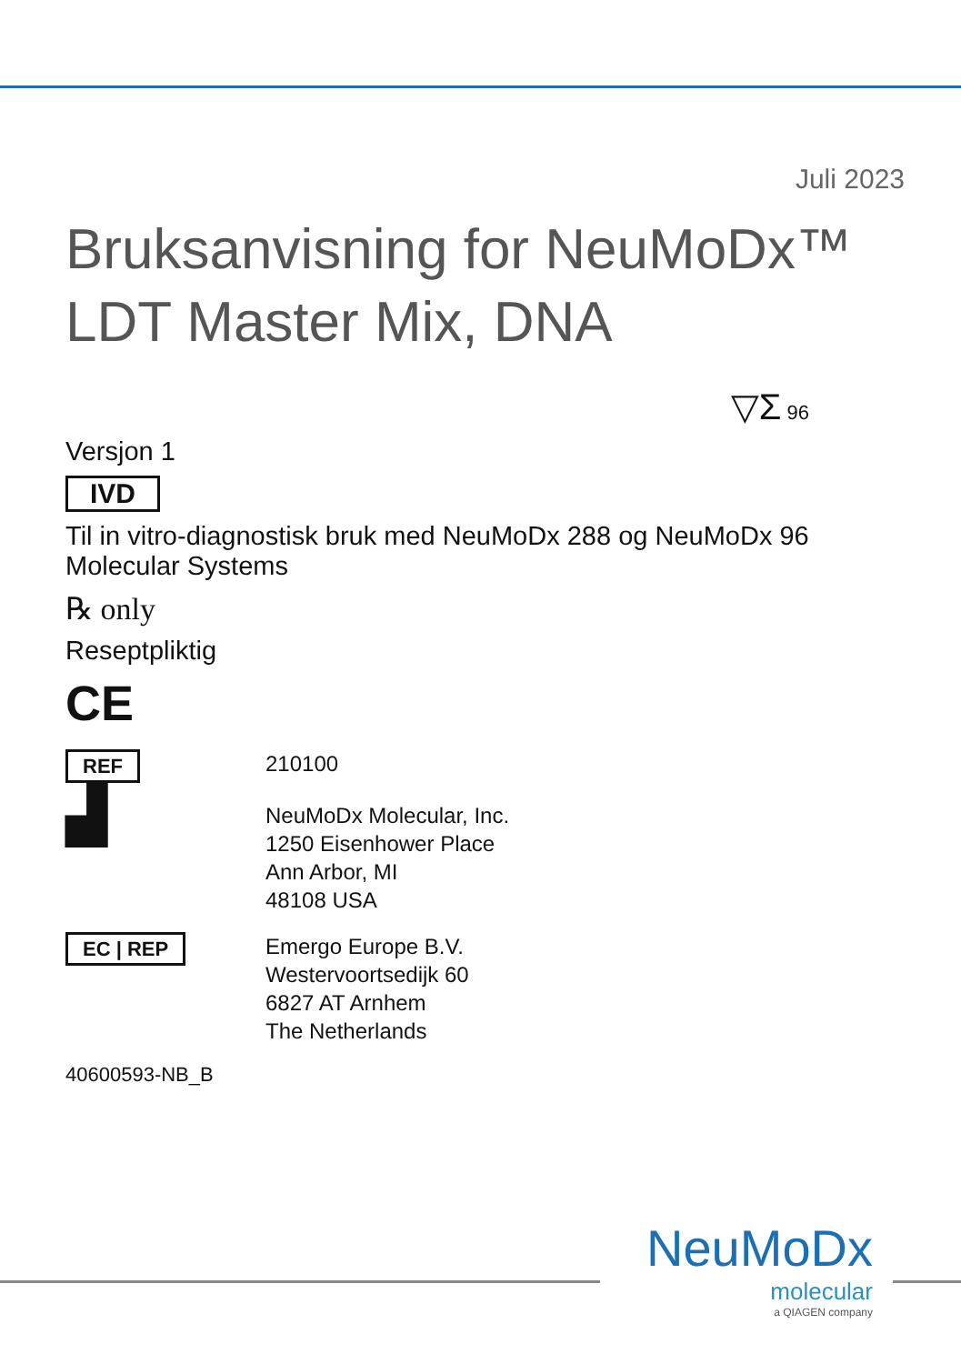Juli 2023
Bruksanvisning for NeuMoDx™
LDT Master Mix, DNA
▽Σ 96
Versjon 1
IVD
Til in vitro-diagnostisk bruk med NeuMoDx 288 og NeuMoDx 96 Molecular Systems
℞ only
Reseptpliktig
CE
REF 210100
▟
NeuMoDx Molecular, Inc.
1250 Eisenhower Place
Ann Arbor, MI
48108 USA
EC | REP Emergo Europe B.V.
Westervoortsedijk 60
6827 AT Arnhem
The Netherlands
40600593-NB_B
NeuMoDx
molecular
a QIAGEN company